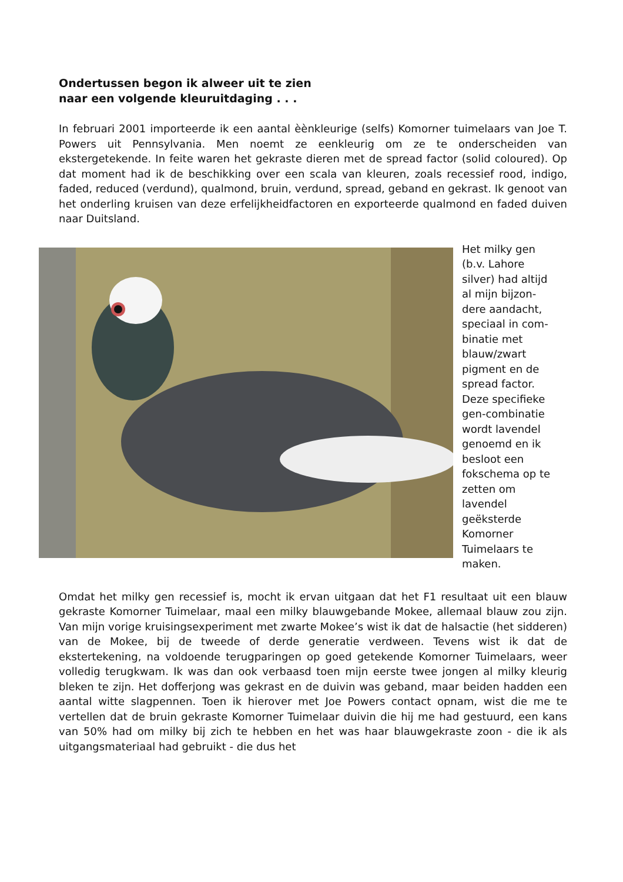Ondertussen begon ik alweer uit te zien
naar een volgende kleuruitdaging . . .
In februari 2001 importeerde ik een aantal èènkleurige (selfs) Komorner tuimelaars van Joe T. Powers uit Pennsylvania. Men noemt ze eenkleurig om ze te onderscheiden van ekstergetekende. In feite waren het gekraste dieren met de spread factor (solid coloured). Op dat moment had ik de beschikking over een scala van kleuren, zoals recessief rood, indigo, faded, reduced (verdund), qualmond, bruin, verdund, spread, geband en gekrast. Ik genoot van het onderling kruisen van deze erfelijkheidfactoren en exporteerde qualmond en faded duiven naar Duitsland.
Het milky gen
(b.v. Lahore
silver) had altijd
al mijn bijzon-
dere aandacht,
speciaal in com-
binatie met
blauw/zwart
pigment en de
spread factor.
Deze specifieke
gen-combinatie
wordt lavendel
genoemd en ik
besloot een
fokschema op te
zetten om
lavendel
geëksterde
Komorner
Tuimelaars te
maken.
Omdat het milky gen recessief is, mocht ik ervan uitgaan dat het F1 resultaat uit een blauw gekraste Komorner Tuimelaar, maal een milky blauwgebande Mokee, allemaal blauw zou zijn. Van mijn vorige kruisingsexperiment met zwarte Mokee’s wist ik dat de halsactie (het sidderen) van de Mokee, bij de tweede of derde generatie verdween. Tevens wist ik dat de ekstertekening, na voldoende terugparingen op goed getekende Komorner Tuimelaars, weer volledig terugkwam. Ik was dan ook verbaasd toen mijn eerste twee jongen al milky kleurig bleken te zijn. Het dofferjong was gekrast en de duivin was geband, maar beiden hadden een aantal witte slagpennen. Toen ik hierover met Joe Powers contact opnam, wist die me te vertellen dat de bruin gekraste Komorner Tuimelaar duivin die hij me had gestuurd, een kans van 50% had om milky bij zich te hebben en het was haar blauwgekraste zoon - die ik als uitgangsmateriaal had gebruikt - die dus het